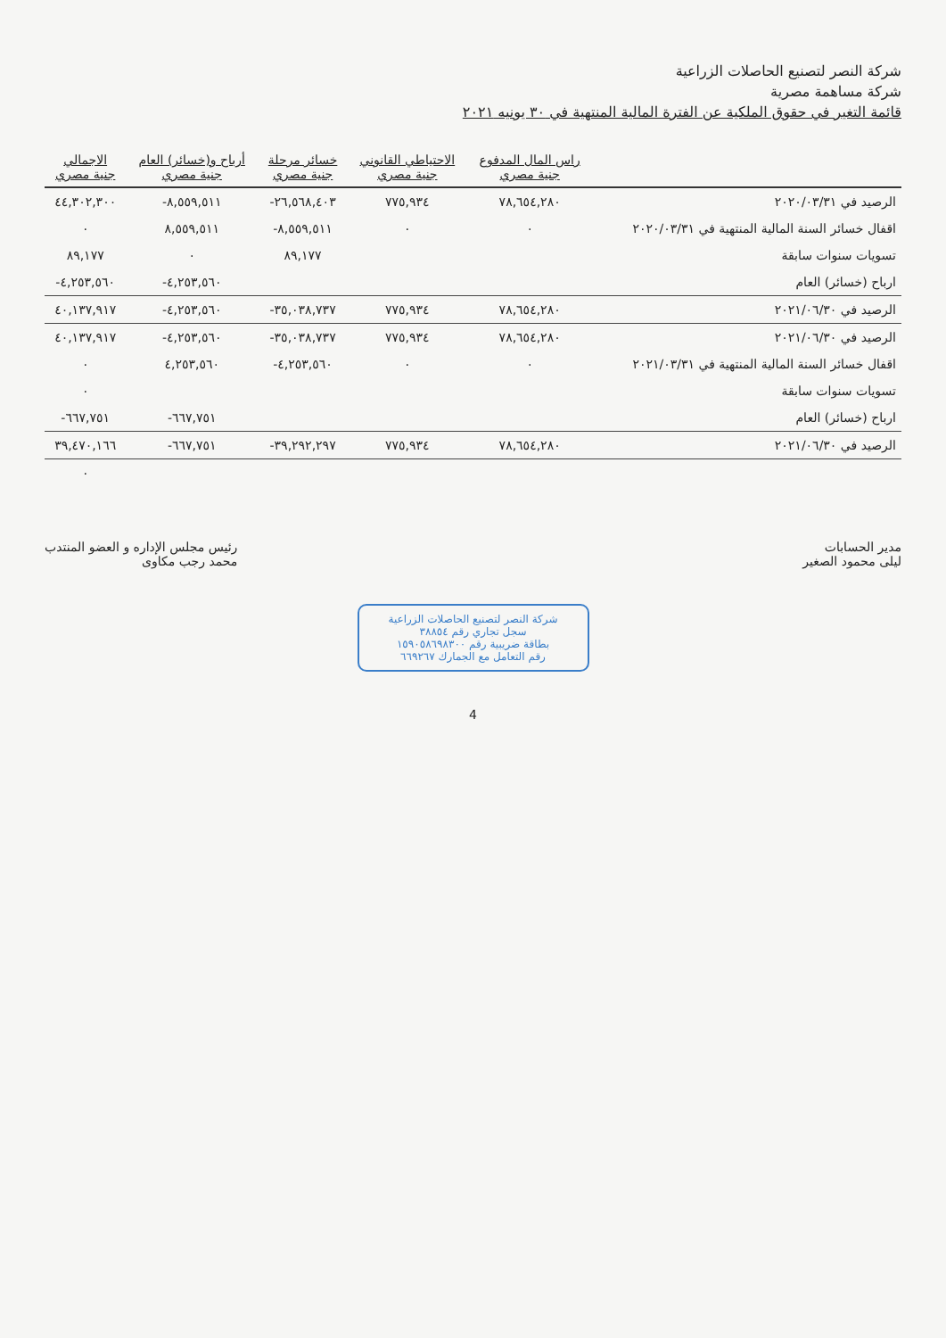شركة النصر لتصنيع الحاصلات الزراعية
شركة مساهمة مصرية
قائمة التغير في حقوق الملكية عن الفترة المالية المنتهية في ٣٠ يونيه ٢٠٢١
| | راس المال المدفوع جنية مصري | الاحتياطي القانوني جنية مصري | خسائر مرحلة جنية مصري | أرباح و(خسائر) العام جنية مصري | الاجمالي جنية مصري |
| --- | --- | --- | --- | --- | --- |
| الرصيد في ٢٠٢٠/٠٣/٣١ | ٧٨,٦٥٤,٢٨٠ | ٧٧٥,٩٣٤ | ٢٦,٥٦٨,٤٠٣- | ٨,٥٥٩,٥١١- | ٤٤,٣٠٢,٣٠٠ |
| اقفال خسائر السنة المالية المنتهية في ٢٠٢٠/٠٣/٣١ | ٠ | ٠ | ٨,٥٥٩,٥١١- | ٨,٥٥٩,٥١١ | ٠ |
| تسويات سنوات سابقة | | | ٨٩,١٧٧ | ٠ | ٨٩,١٧٧ |
| ارباح (خسائر) العام | | | | ٤,٢٥٣,٥٦٠- | ٤,٢٥٣,٥٦٠- |
| الرصيد في ٢٠٢١/٠٦/٣٠ | ٧٨,٦٥٤,٢٨٠ | ٧٧٥,٩٣٤ | ٣٥,٠٣٨,٧٣٧- | ٤,٢٥٣,٥٦٠- | ٤٠,١٣٧,٩١٧ |
| الرصيد في ٢٠٢١/٠٦/٣٠ | ٧٨,٦٥٤,٢٨٠ | ٧٧٥,٩٣٤ | ٣٥,٠٣٨,٧٣٧- | ٤,٢٥٣,٥٦٠- | ٤٠,١٣٧,٩١٧ |
| اقفال خسائر السنة المالية المنتهية في ٢٠٢١/٠٣/٣١ | ٠ | ٠ | ٤,٢٥٣,٥٦٠- | ٤,٢٥٣,٥٦٠ | ٠ |
| تسويات سنوات سابقة | | | | | ٠ |
| ارباح (خسائر) العام | | | | ٦٦٧,٧٥١- | ٦٦٧,٧٥١- |
| الرصيد في ٢٠٢١/٠٦/٣٠ | ٧٨,٦٥٤,٢٨٠ | ٧٧٥,٩٣٤ | ٣٩,٢٩٢,٢٩٧- | ٦٦٧,٧٥١- | ٣٩,٤٧٠,١٦٦ |
| | | | | | ٠ |
مدير الحسابات
ليلى محمود الصغير
رئيس مجلس الإداره و العضو المنتدب
محمد رجب مكاوى
شركة النصر لتصنيع الحاصلات الزراعية
سجل تجاري رقم ٣٨٨٥٤
بطاقة ضريبية رقم ١٥٩٠٥٨٦٩٨٣٠٠
رقم التعامل مع الجمارك ٦٦٩٢٦٧
4